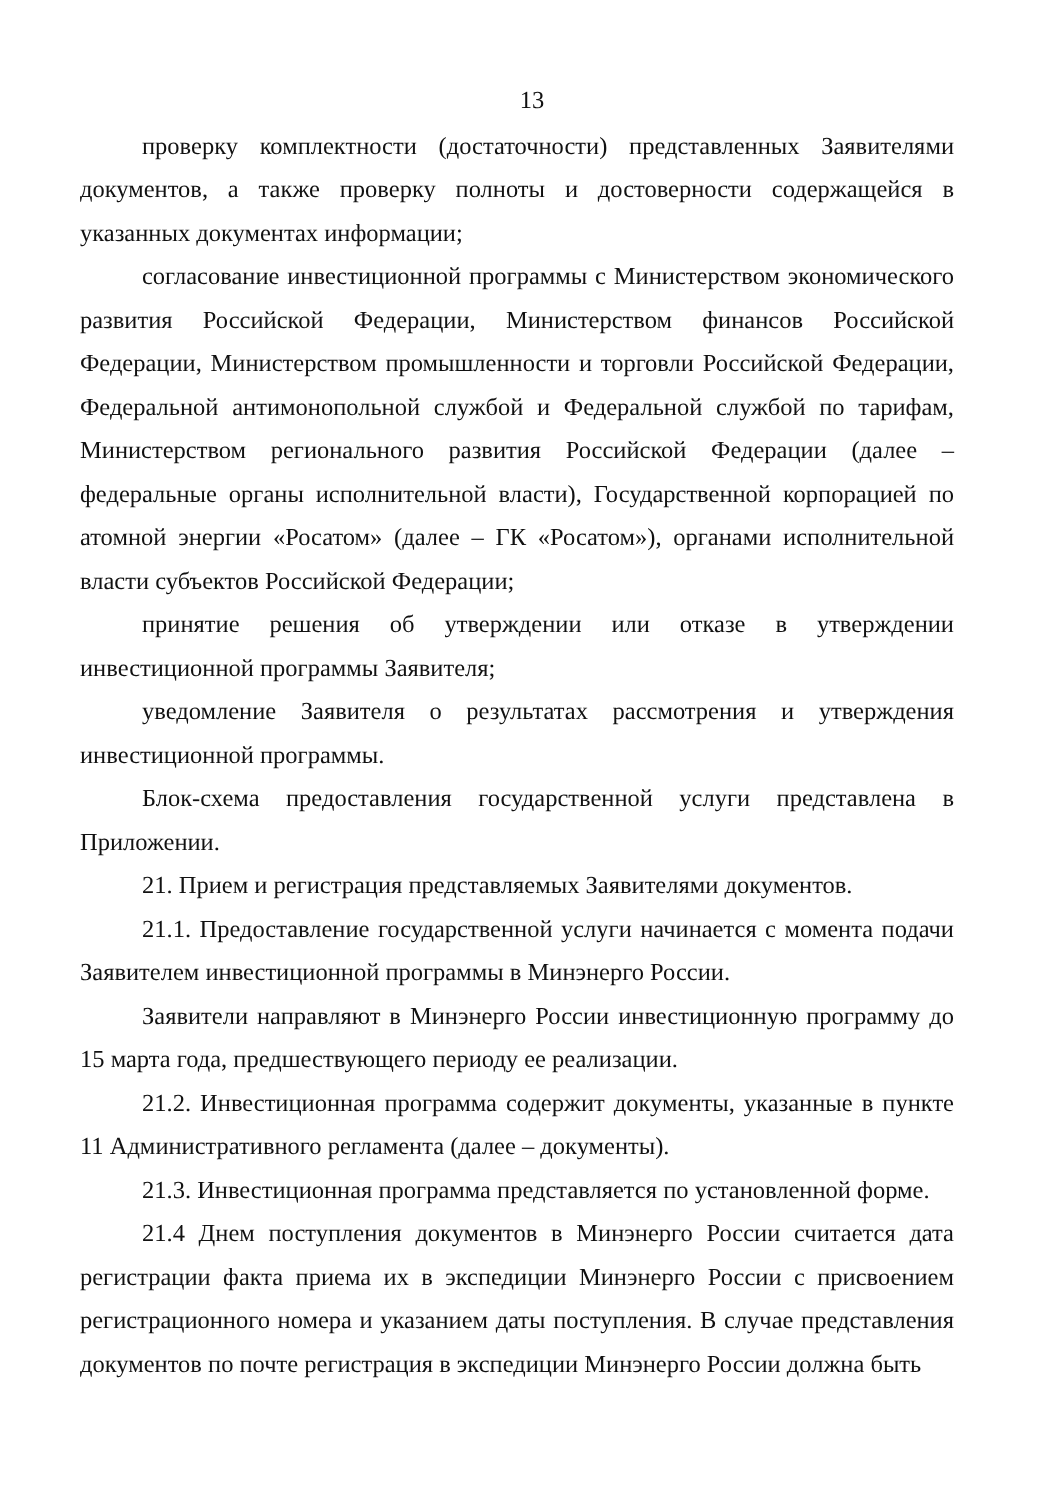13
проверку комплектности (достаточности) представленных Заявителями документов, а также проверку полноты и достоверности содержащейся в указанных документах информации;
согласование инвестиционной программы с Министерством экономического развития Российской Федерации, Министерством финансов Российской Федерации, Министерством промышленности и торговли Российской Федерации, Федеральной антимонопольной службой и Федеральной службой по тарифам, Министерством регионального развития Российской Федерации (далее – федеральные органы исполнительной власти), Государственной корпорацией по атомной энергии «Росатом» (далее – ГК «Росатом»), органами исполнительной власти субъектов Российской Федерации;
принятие решения об утверждении или отказе в утверждении инвестиционной программы Заявителя;
уведомление Заявителя о результатах рассмотрения и утверждения инвестиционной программы.
Блок-схема предоставления государственной услуги представлена в Приложении.
21. Прием и регистрация представляемых Заявителями документов.
21.1. Предоставление государственной услуги начинается с момента подачи Заявителем инвестиционной программы в Минэнерго России.
Заявители направляют в Минэнерго России инвестиционную программу до 15 марта года, предшествующего периоду ее реализации.
21.2. Инвестиционная программа содержит документы, указанные в пункте 11 Административного регламента (далее – документы).
21.3. Инвестиционная программа представляется по установленной форме.
21.4 Днем поступления документов в Минэнерго России считается дата регистрации факта приема их в экспедиции Минэнерго России с присвоением регистрационного номера и указанием даты поступления. В случае представления документов по почте регистрация в экспедиции Минэнерго России должна быть